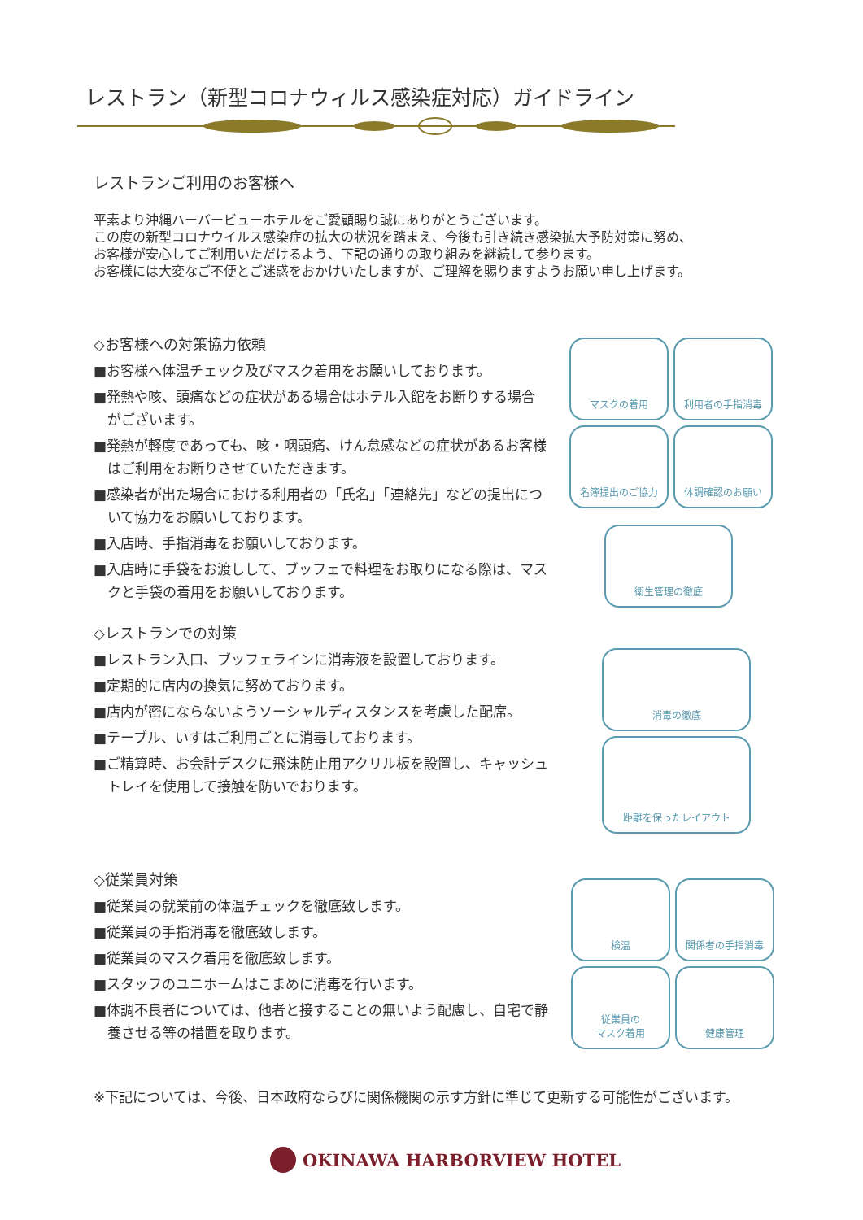レストラン（新型コロナウィルス感染症対応）ガイドライン
レストランご利用のお客様へ
平素より沖縄ハーバービューホテルをご愛顧賜り誠にありがとうございます。
この度の新型コロナウイルス感染症の拡大の状況を踏まえ、今後も引き続き感染拡大予防対策に努め、
お客様が安心してご利用いただけるよう、下記の通りの取り組みを継続して参ります。
お客様には大変なご不便とご迷惑をおかけいたしますが、ご理解を賜りますようお願い申し上げます。
◇お客様への対策協力依頼
■お客様へ体温チェック及びマスク着用をお願いしております。
■発熱や咳、頭痛などの症状がある場合はホテル入館をお断りする場合がございます。
■発熱が軽度であっても、咳・咽頭痛、けん怠感などの症状があるお客様はご利用をお断りさせていただきます。
■感染者が出た場合における利用者の「氏名」「連絡先」などの提出について協力をお願いしております。
■入店時、手指消毒をお願いしております。
■入店時に手袋をお渡しして、ブッフェで料理をお取りになる際は、マスクと手袋の着用をお願いしております。
◇レストランでの対策
■レストラン入口、ブッフェラインに消毒液を設置しております。
■定期的に店内の換気に努めております。
■店内が密にならないようソーシャルディスタンスを考慮した配席。
■テーブル、いすはご利用ごとに消毒しております。
■ご精算時、お会計デスクに飛沫防止用アクリル板を設置し、キャッシュトレイを使用して接触を防いでおります。
◇従業員対策
■従業員の就業前の体温チェックを徹底致します。
■従業員の手指消毒を徹底致します。
■従業員のマスク着用を徹底致します。
■スタッフのユニホームはこまめに消毒を行います。
■体調不良者については、他者と接することの無いよう配慮し、自宅で静養させる等の措置を取ります。
マスクの着用
利用者の手指消毒
名簿提出のご協力
体調確認のお願い
衛生管理の徹底
消毒の徹底
距離を保ったレイアウト
検温
関係者の手指消毒
従業員の
マスク着用
健康管理
※下記については、今後、日本政府ならびに関係機関の示す方針に準じて更新する可能性がございます。
OKINAWA HARBORVIEW HOTEL